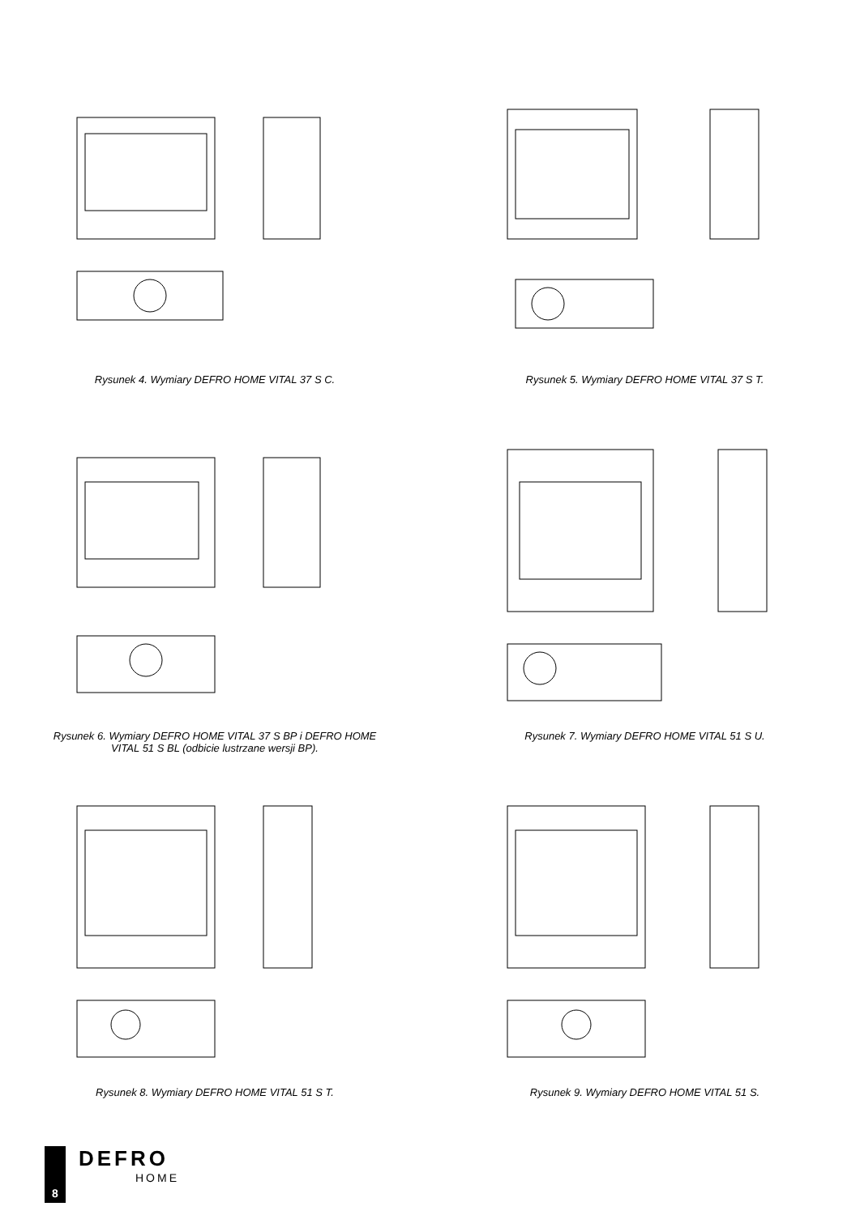Rysunek 4. Wymiary DEFRO HOME VITAL 37 S C.
Rysunek 5. Wymiary DEFRO HOME VITAL 37 S T.
Rysunek 6. Wymiary DEFRO HOME VITAL 37 S BP i DEFRO HOME
VITAL 51 S BL (odbicie lustrzane wersji BP).
Rysunek 7. Wymiary DEFRO HOME VITAL 51 S U.
Rysunek 8. Wymiary DEFRO HOME VITAL 51 S T.
Rysunek 9. Wymiary DEFRO HOME VITAL 51 S.
8
DEFRO
HOME